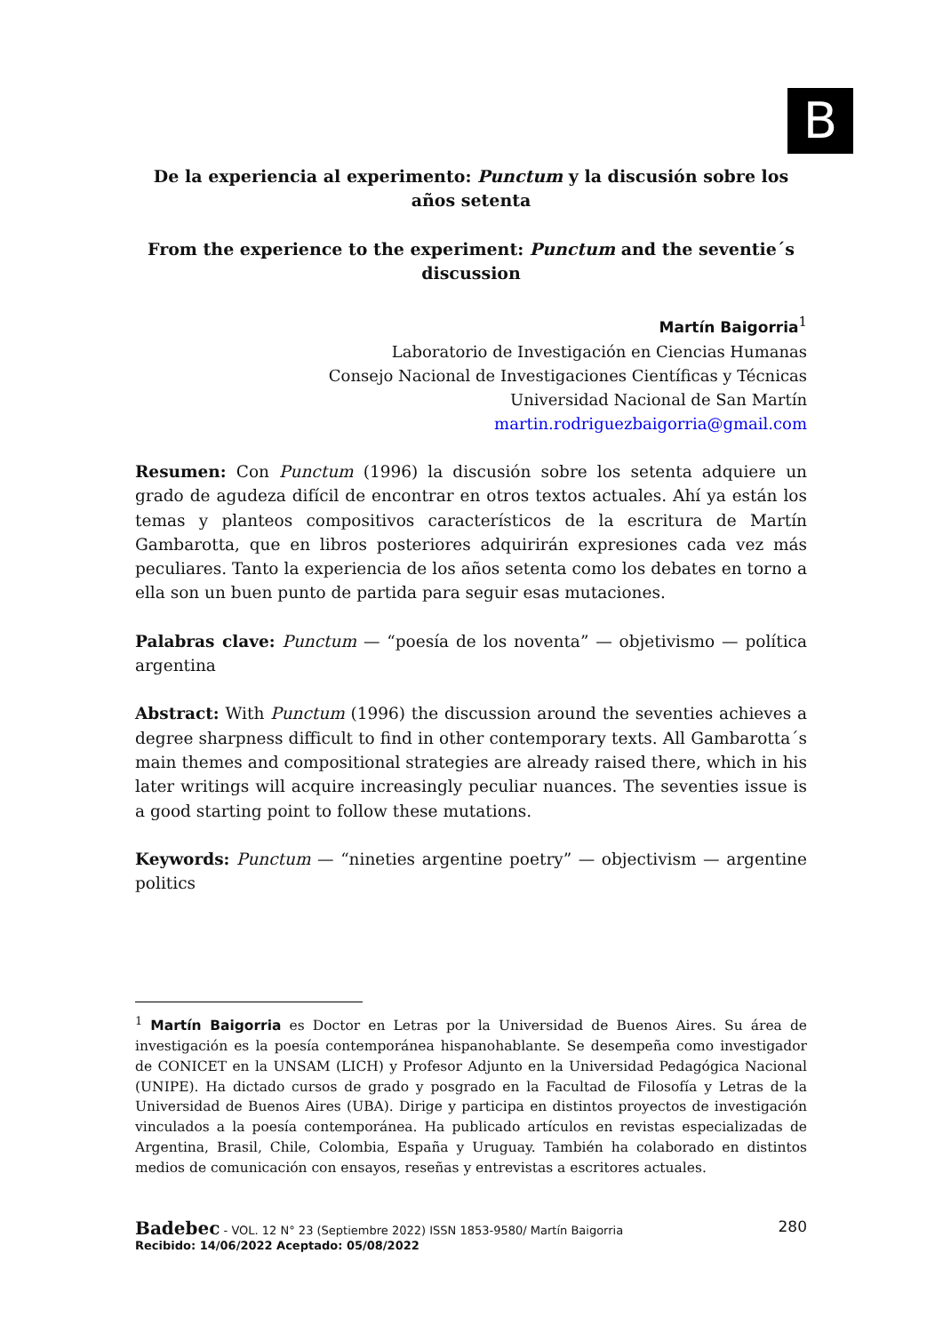B
De la experiencia al experimento: Punctum y la discusión sobre los años setenta
From the experience to the experiment: Punctum and the seventie´s discussion
Martín Baigorria<sup>1</sup>
Laboratorio de Investigación en Ciencias Humanas
Consejo Nacional de Investigaciones Científicas y Técnicas
Universidad Nacional de San Martín
martin.rodriguezbaigorria@gmail.com
Resumen: Con Punctum (1996) la discusión sobre los setenta adquiere un grado de agudeza difícil de encontrar en otros textos actuales. Ahí ya están los temas y planteos compositivos característicos de la escritura de Martín Gambarotta, que en libros posteriores adquirirán expresiones cada vez más peculiares. Tanto la experiencia de los años setenta como los debates en torno a ella son un buen punto de partida para seguir esas mutaciones.
Palabras clave: Punctum — “poesía de los noventa” — objetivismo — política argentina
Abstract: With Punctum (1996) the discussion around the seventies achieves a degree sharpness difficult to find in other contemporary texts. All Gambarotta´s main themes and compositional strategies are already raised there, which in his later writings will acquire increasingly peculiar nuances. The seventies issue is a good starting point to follow these mutations.
Keywords: Punctum — “nineties argentine poetry” — objectivism — argentine politics
<sup>1</sup> Martín Baigorria es Doctor en Letras por la Universidad de Buenos Aires. Su área de investigación es la poesía contemporánea hispanohablante. Se desempeña como investigador de CONICET en la UNSAM (LICH) y Profesor Adjunto en la Universidad Pedagógica Nacional (UNIPE). Ha dictado cursos de grado y posgrado en la Facultad de Filosofía y Letras de la Universidad de Buenos Aires (UBA). Dirige y participa en distintos proyectos de investigación vinculados a la poesía contemporánea. Ha publicado artículos en revistas especializadas de Argentina, Brasil, Chile, Colombia, España y Uruguay. También ha colaborado en distintos medios de comunicación con ensayos, reseñas y entrevistas a escritores actuales.
Badebec - VOL. 12 N° 23 (Septiembre 2022) ISSN 1853-9580/ Martín Baigorria
Recibido: 14/06/2022 Aceptado: 05/08/2022
280